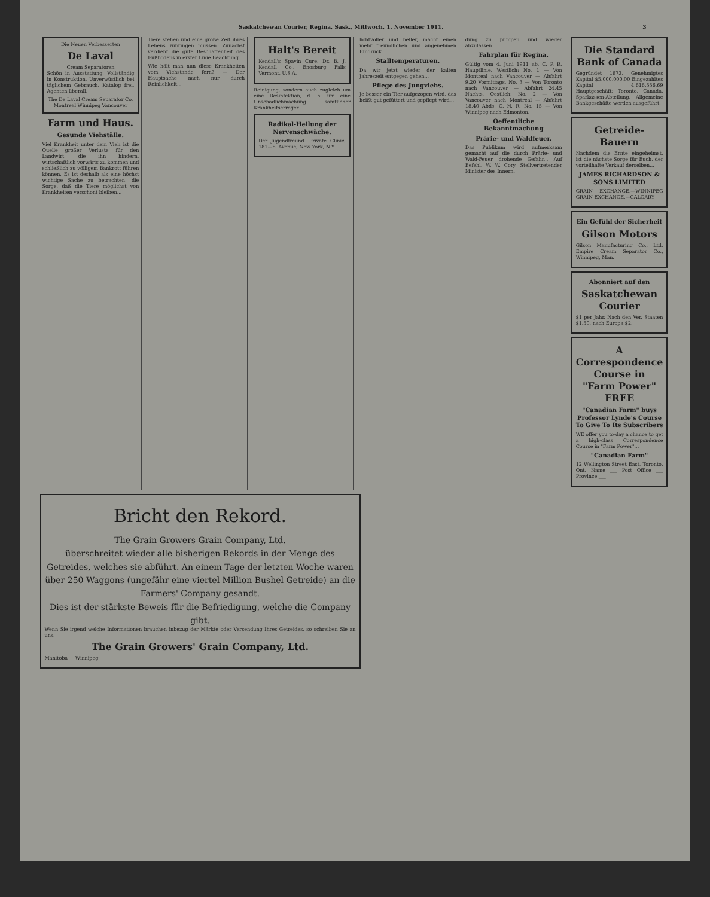Saskatchewan Courier, Regina, Sask., Mittwoch, 1. November 1911. 3
Die Neuen Verbesserten
De Laval
Cream Separatoren
Schön in Ausstattung. Vollständig in Konstruktion. Unverwüstlich bei täglichem Gebrauch. Katalog frei. Agenten überall.
The De Laval Cream Separator Co. Montreal Winnipeg Vancouver
Farm und Haus.
Gesunde Viehställe.
Viel Krankheit unter dem Vieh ist die Quelle großer Verluste für den Landwirt, die ihn hindern, wirtschaftlich vorwärts zu kommen und schließlich zu völligem Bankrott führen können. Es ist deshalb als eine höchst wichtige Sache zu betrachten, die Sorge, daß die Tiere möglichst von Krankheiten verschont bleiben...
Tiere stehen und eine große Zeit ihres Lebens zubringen müssen. Zunächst verdient die gute Beschaffenheit des Fußbodens in erster Linie Beachtung...
Wie hält man nun diese Krankheiten vom Viehstande fern? — Der Hauptsache nach nur durch Reinlichkeit...
Halt's Bereit
Kendall's Spavin Cure. Dr. B. J. Kendall Co., Enosburg Falls Vermont, U.S.A.
Reinigung, sondern auch zugleich um eine Desinfektion, d. h. um eine Unschädlichmachung sämtlicher Krankheitserreger...
Radikal-Heilung der Nervenschwäche.
Der Jugendfreund. Private Clinic, 181—6. Avenue, New York, N.Y.
lichtvoller und heller, macht einen mehr freundlichen und angenehmen Eindruck...
Stalltemperaturen.
Da wir jetzt wieder der kalten Jahreszeit entgegen gehen...
Pflege des Jungviehs.
Je besser ein Tier aufgezogen wird, das heißt gut gefüttert und gepflegt wird...
dung zu pumpen und wieder abzulassen...
Fahrplan für Regina.
Gültig vom 4. Juni 1911 ab. C. P. R. Hauptlinie. Westlich: No. 1 — Von Montreal nach Vancouver — Abfahrt 9.20 Vormittags. No. 3 — Von Toronto nach Vancouver — Abfahrt 24.45 Nachts. Oestlich: No. 2 — Von Vancouver nach Montreal — Abfahrt 18.40 Abds. C. N. R. No. 15 — Von Winnipeg nach Edmonton.
Oeffentliche Bekanntmachung
Prärie- und Waldfeuer.
Das Publikum wird aufmerksam gemacht auf die durch Prärie- und Wald-Feuer drohende Gefahr... Auf Befehl, W. W. Cory, Stellvertretender Minister des Innern.
Die Standard Bank of Canada
Gegründet 1873. Genehmigtes Kapital $5,000,000.00 Eingezahltes Kapital 4,616,556.69 Hauptgeschäft: Toronto, Canada. Sparkassen-Abteilung. Allgemeine Bankgeschäfte werden ausgeführt.
Getreide-Bauern
Nachdem die Ernte eingeheimst, ist die nächste Sorge für Euch, der vorteilhafte Verkauf derselben...
JAMES RICHARDSON & SONS LIMITED
GRAIN EXCHANGE,—WINNIPEG GRAIN EXCHANGE,—CALGARY
Ein Gefühl der Sicherheit
Gilson Motors
Gilson Manufacturing Co., Ltd. Empire Cream Separator Co., Winnipeg, Man.
Abonniert auf den
Saskatchewan Courier
$1 per Jahr. Nach den Ver. Staaten $1.50, nach Europa $2.
A Correspondence Course in "Farm Power" FREE
"Canadian Farm" buys Professor Lynde's Course To Give To Its Subscribers
WE offer you to-day a chance to get a high-class Correspondence Course in "Farm Power"...
"Canadian Farm"
12 Wellington Street East, Toronto, Ont. Name ___ Post Office ___ Province ___
Bricht den Rekord.
The Grain Growers Grain Company, Ltd.
überschreitet wieder alle bisherigen Rekords in der Menge des Getreides, welches sie abführt. An einem Tage der letzten Woche waren über 250 Waggons (ungefähr eine viertel Million Bushel Getreide) an die Farmers' Company gesandt.
Dies ist der stärkste Beweis für die Befriedigung, welche die Company gibt.
Wenn Sie irgend welche Informationen brauchen inbezug der Märkte oder Versendung Ihres Getreides, so schreiben Sie an uns.
The Grain Growers' Grain Company, Ltd.
Manitoba Winnipeg